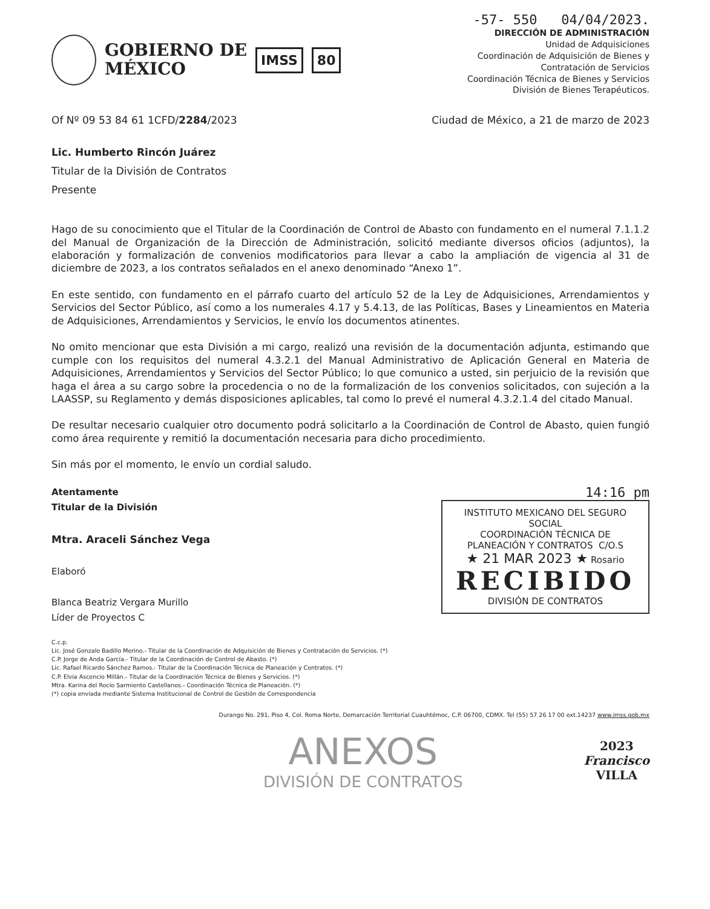GOBIERNO DE
MÉXICO
IMSS 80
-57- 550 04/04/2023.
DIRECCIÓN DE ADMINISTRACIÓN
Unidad de Adquisiciones
Coordinación de Adquisición de Bienes y
Contratación de Servicios
Coordinación Técnica de Bienes y Servicios
División de Bienes Terapéuticos.
Of Nº 09 53 84 61 1CFD/2284/2023 Ciudad de México, a 21 de marzo de 2023
Lic. Humberto Rincón Juárez
Titular de la División de Contratos
Presente
Hago de su conocimiento que el Titular de la Coordinación de Control de Abasto con fundamento en el numeral 7.1.1.2 del Manual de Organización de la Dirección de Administración, solicitó mediante diversos oficios (adjuntos), la elaboración y formalización de convenios modificatorios para llevar a cabo la ampliación de vigencia al 31 de diciembre de 2023, a los contratos señalados en el anexo denominado “Anexo 1”.
En este sentido, con fundamento en el párrafo cuarto del artículo 52 de la Ley de Adquisiciones, Arrendamientos y Servicios del Sector Público, así como a los numerales 4.17 y 5.4.13, de las Políticas, Bases y Lineamientos en Materia de Adquisiciones, Arrendamientos y Servicios, le envío los documentos atinentes.
No omito mencionar que esta División a mi cargo, realizó una revisión de la documentación adjunta, estimando que cumple con los requisitos del numeral 4.3.2.1 del Manual Administrativo de Aplicación General en Materia de Adquisiciones, Arrendamientos y Servicios del Sector Público; lo que comunico a usted, sin perjuicio de la revisión que haga el área a su cargo sobre la procedencia o no de la formalización de los convenios solicitados, con sujeción a la LAASSP, su Reglamento y demás disposiciones aplicables, tal como lo prevé el numeral 4.3.2.1.4 del citado Manual.
De resultar necesario cualquier otro documento podrá solicitarlo a la Coordinación de Control de Abasto, quien fungió como área requirente y remitió la documentación necesaria para dicho procedimiento.
Sin más por el momento, le envío un cordial saludo.
Atentamente
Titular de la División
Mtra. Araceli Sánchez Vega
Elaboró
Blanca Beatriz Vergara Murillo
Líder de Proyectos C
14:16 pm
INSTITUTO MEXICANO DEL SEGURO SOCIAL
COORDINACIÓN TÉCNICA DE
PLANEACIÓN Y CONTRATOS C/O.S
★ 21 MAR 2023 ★ Rosario
RECIBIDO
DIVISIÓN DE CONTRATOS
C.c.p.
Lic. José Gonzalo Badillo Merino.- Titular de la Coordinación de Adquisición de Bienes y Contratación de Servicios. (*)
C.P. Jorge de Anda García.- Titular de la Coordinación de Control de Abasto. (*)
Lic. Rafael Ricardo Sánchez Ramos.- Titular de la Coordinación Técnica de Planeación y Contratos. (*)
C.P. Elvia Ascencio Millán.- Titular de la Coordinación Técnica de Bienes y Servicios. (*)
Mtra. Karina del Rocío Sarmiento Castellanos.- Coordinación Técnica de Planeación. (*)
(*) copia enviada mediante Sistema Institucional de Control de Gestión de Correspondencia
Durango No. 291, Piso 4, Col. Roma Norte, Demarcación Territorial Cuauhtémoc, C.P. 06700, CDMX. Tel (55) 57 26 17 00 ext.14237 www.imss.gob.mx
ANEXOS
DIVISIÓN DE CONTRATOS
2023
Francisco
VILLA